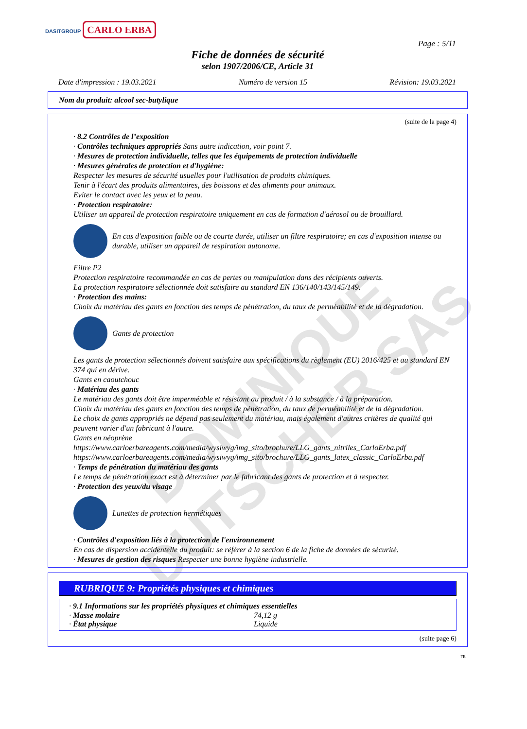DOMINIQUE DUTSCHER SAS
DASITGROUP CARLO ERBA
Page : 5/11
Fiche de données de sécurité
selon 1907/2006/CE, Article 31
Date d'impression : 19.03.2021 Numéro de version 15 Révision: 19.03.2021
Nom du produit: alcool sec-butylique
(suite de la page 4)
· 8.2 Contrôles de l’exposition
· Contrôles techniques appropriés Sans autre indication, voir point 7.
· Mesures de protection individuelle, telles que les équipements de protection individuelle
· Mesures générales de protection et d'hygiène:
Respecter les mesures de sécurité usuelles pour l'utilisation de produits chimiques.
Tenir à l'écart des produits alimentaires, des boissons et des aliments pour animaux.
Eviter le contact avec les yeux et la peau.
· Protection respiratoire:
Utiliser un appareil de protection respiratoire uniquement en cas de formation d'aérosol ou de brouillard.
En cas d'exposition faible ou de courte durée, utiliser un filtre respiratoire; en cas d'exposition intense ou durable, utiliser un appareil de respiration autonome.
Filtre P2
Protection respiratoire recommandée en cas de pertes ou manipulation dans des récipients ouverts.
La protection respiratoire sélectionnée doit satisfaire au standard EN 136/140/143/145/149.
· Protection des mains:
Choix du matériau des gants en fonction des temps de pénétration, du taux de perméabilité et de la dégradation.
Gants de protection
Les gants de protection sélectionnés doivent satisfaire aux spécifications du règlement (EU) 2016/425 et au standard EN 374 qui en dérive.
Gants en caoutchouc
· Matériau des gants
Le matériau des gants doit être imperméable et résistant au produit / à la substance / à la préparation.
Choix du matériau des gants en fonction des temps de pénétration, du taux de perméabilité et de la dégradation.
Le choix de gants appropriés ne dépend pas seulement du matériau, mais également d'autres critères de qualité qui peuvent varier d'un fabricant à l'autre.
Gants en néoprène
https://www.carloerbareagents.com/media/wysiwyg/img_sito/brochure/LLG_gants_nitriles_CarloErba.pdf
https://www.carloerbareagents.com/media/wysiwyg/img_sito/brochure/LLG_gants_latex_classic_CarloErba.pdf
· Temps de pénétration du matériau des gants
Le temps de pénétration exact est à déterminer par le fabricant des gants de protection et à respecter.
· Protection des yeux/du visage
Lunettes de protection hermétiques
· Contrôles d'exposition liés à la protection de l'environnement
En cas de dispersion accidentelle du produit: se référer à la section 6 de la fiche de données de sécurité.
· Mesures de gestion des risques Respecter une bonne hygiène industrielle.
RUBRIQUE 9: Propriétés physiques et chimiques
· 9.1 Informations sur les propriétés physiques et chimiques essentielles
| · Masse molaire | 74,12 g |
| · État physique | Liquide |
(suite page 6)
FR